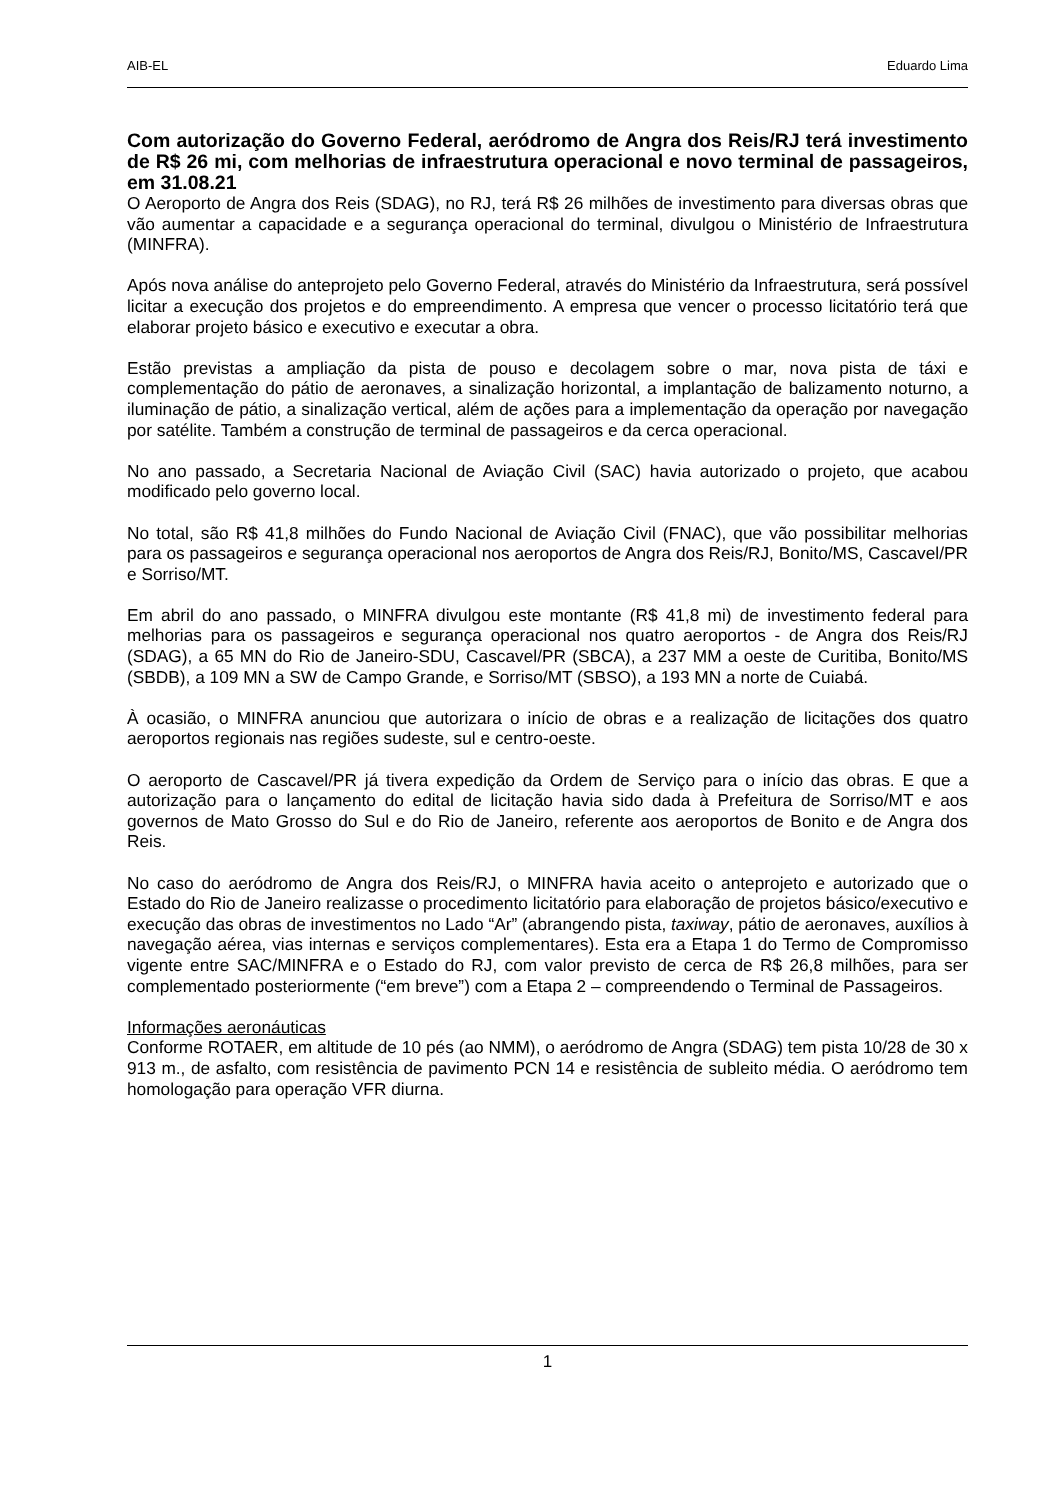AIB-EL Eduardo Lima
Com autorização do Governo Federal, aeródromo de Angra dos Reis/RJ terá investimento de R$ 26 mi, com melhorias de infraestrutura operacional e novo terminal de passageiros, em 31.08.21
O Aeroporto de Angra dos Reis (SDAG), no RJ, terá R$ 26 milhões de investimento para diversas obras que vão aumentar a capacidade e a segurança operacional do terminal, divulgou o Ministério de Infraestrutura (MINFRA).
Após nova análise do anteprojeto pelo Governo Federal, através do Ministério da Infraestrutura, será possível licitar a execução dos projetos e do empreendimento. A empresa que vencer o processo licitatório terá que elaborar projeto básico e executivo e executar a obra.
Estão previstas a ampliação da pista de pouso e decolagem sobre o mar, nova pista de táxi e complementação do pátio de aeronaves, a sinalização horizontal, a implantação de balizamento noturno, a iluminação de pátio, a sinalização vertical, além de ações para a implementação da operação por navegação por satélite. Também a construção de terminal de passageiros e da cerca operacional.
No ano passado, a Secretaria Nacional de Aviação Civil (SAC) havia autorizado o projeto, que acabou modificado pelo governo local.
No total, são R$ 41,8 milhões do Fundo Nacional de Aviação Civil (FNAC), que vão possibilitar melhorias para os passageiros e segurança operacional nos aeroportos de Angra dos Reis/RJ, Bonito/MS, Cascavel/PR e Sorriso/MT.
Em abril do ano passado, o MINFRA divulgou este montante (R$ 41,8 mi) de investimento federal para melhorias para os passageiros e segurança operacional nos quatro aeroportos - de Angra dos Reis/RJ (SDAG), a 65 MN do Rio de Janeiro-SDU, Cascavel/PR (SBCA), a 237 MM a oeste de Curitiba, Bonito/MS (SBDB), a 109 MN a SW de Campo Grande, e Sorriso/MT (SBSO), a 193 MN a norte de Cuiabá.
À ocasião, o MINFRA anunciou que autorizara o início de obras e a realização de licitações dos quatro aeroportos regionais nas regiões sudeste, sul e centro-oeste.
O aeroporto de Cascavel/PR já tivera expedição da Ordem de Serviço para o início das obras. E que a autorização para o lançamento do edital de licitação havia sido dada à Prefeitura de Sorriso/MT e aos governos de Mato Grosso do Sul e do Rio de Janeiro, referente aos aeroportos de Bonito e de Angra dos Reis.
No caso do aeródromo de Angra dos Reis/RJ, o MINFRA havia aceito o anteprojeto e autorizado que o Estado do Rio de Janeiro realizasse o procedimento licitatório para elaboração de projetos básico/executivo e execução das obras de investimentos no Lado “Ar” (abrangendo pista, taxiway, pátio de aeronaves, auxílios à navegação aérea, vias internas e serviços complementares). Esta era a Etapa 1 do Termo de Compromisso vigente entre SAC/MINFRA e o Estado do RJ, com valor previsto de cerca de R$ 26,8 milhões, para ser complementado posteriormente (“em breve”) com a Etapa 2 – compreendendo o Terminal de Passageiros.
Informações aeronáuticas
Conforme ROTAER, em altitude de 10 pés (ao NMM), o aeródromo de Angra (SDAG) tem pista 10/28 de 30 x 913 m., de asfalto, com resistência de pavimento PCN 14 e resistência de subleito média. O aeródromo tem homologação para operação VFR diurna.
1